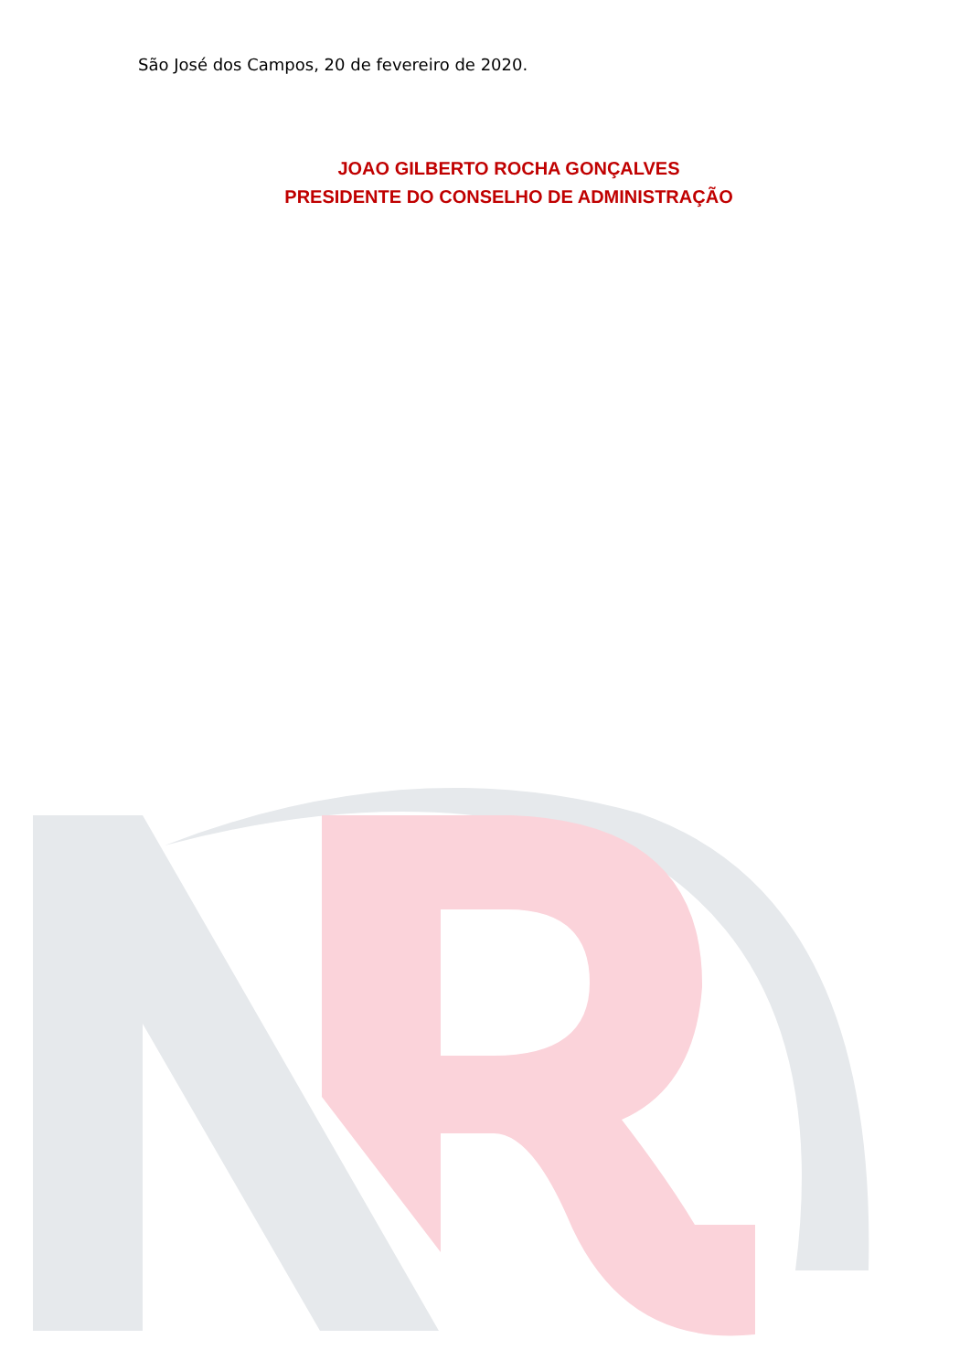São José dos Campos, 20 de fevereiro de 2020.
JOAO GILBERTO ROCHA GONÇALVES
PRESIDENTE DO CONSELHO DE ADMINISTRAÇÃO